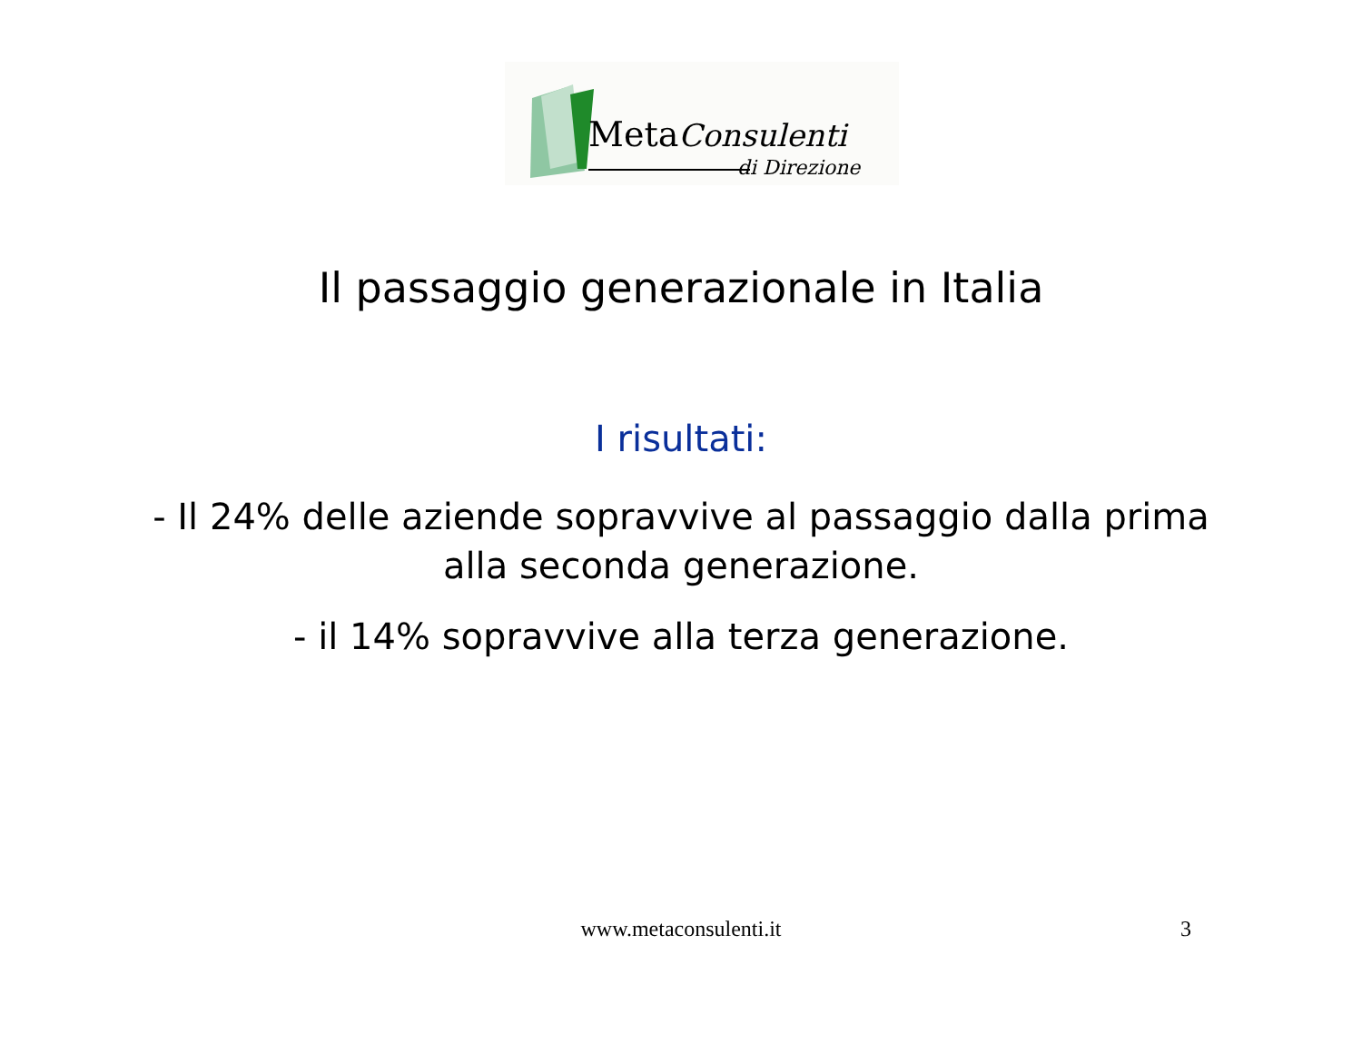MetaConsulenti
di Direzione
Il passaggio generazionale in Italia
I risultati:
- Il 24% delle aziende sopravvive al passaggio dalla prima
alla seconda generazione.
- il 14% sopravvive alla terza generazione.
www.metaconsulenti.it 3